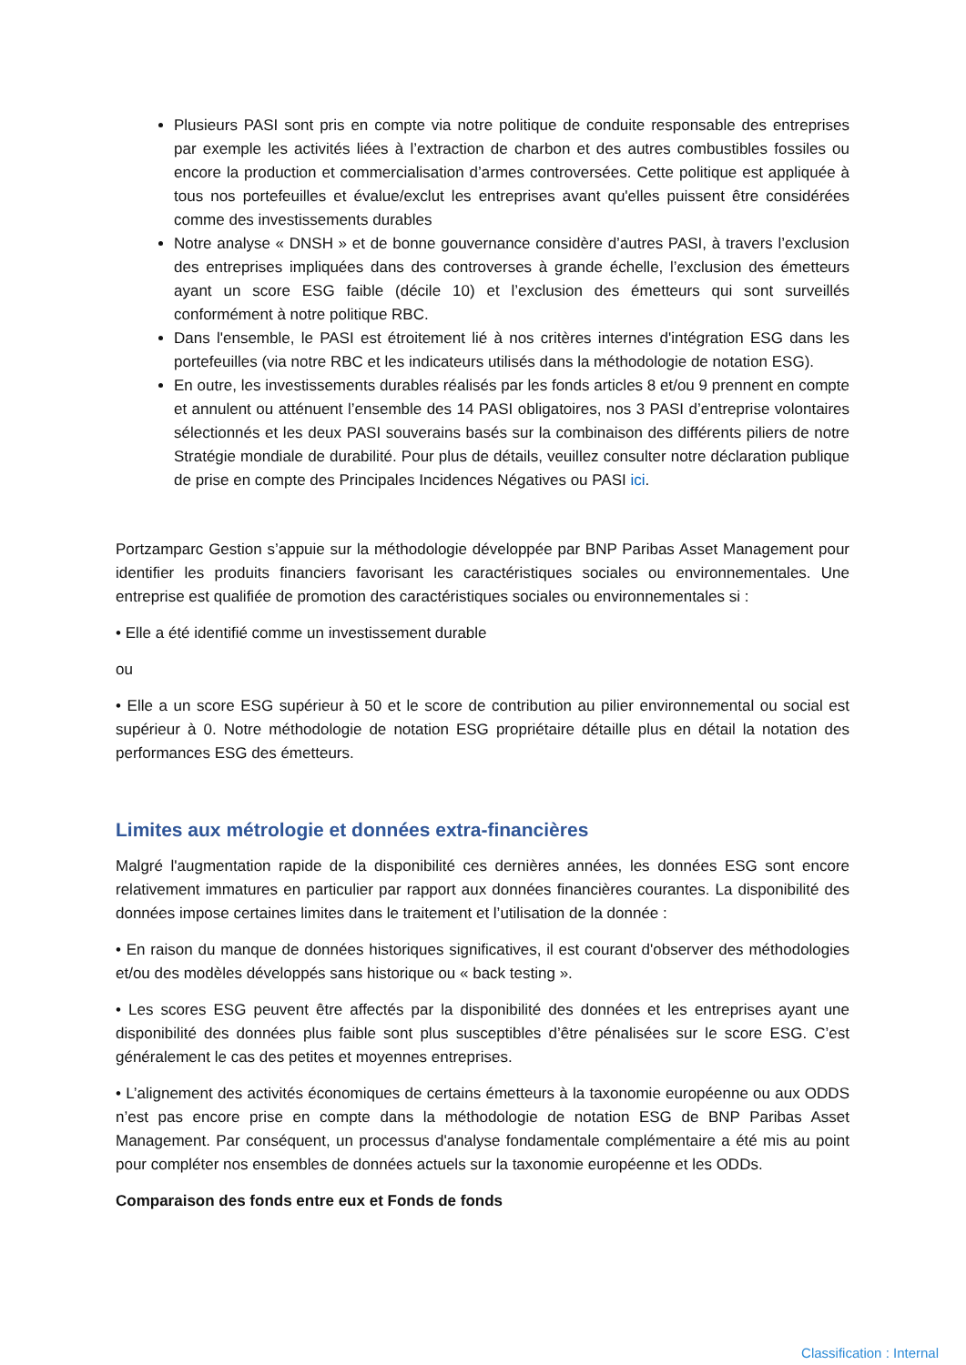Plusieurs PASI sont pris en compte via notre politique de conduite responsable des entreprises par exemple les activités liées à l’extraction de charbon et des autres combustibles fossiles ou encore la production et commercialisation d’armes controversées. Cette politique est appliquée à tous nos portefeuilles et évalue/exclut les entreprises avant qu'elles puissent être considérées comme des investissements durables
Notre analyse « DNSH » et de bonne gouvernance considère d’autres PASI, à travers l’exclusion des entreprises impliquées dans des controverses à grande échelle, l’exclusion des émetteurs ayant un score ESG faible (décile 10) et l’exclusion des émetteurs qui sont surveillés conformément à notre politique RBC.
Dans l'ensemble, le PASI est étroitement lié à nos critères internes d'intégration ESG dans les portefeuilles (via notre RBC et les indicateurs utilisés dans la méthodologie de notation ESG).
En outre, les investissements durables réalisés par les fonds articles 8 et/ou 9 prennent en compte et annulent ou atténuent l’ensemble des 14 PASI obligatoires, nos 3 PASI d’entreprise volontaires sélectionnés et les deux PASI souverains basés sur la combinaison des différents piliers de notre Stratégie mondiale de durabilité. Pour plus de détails, veuillez consulter notre déclaration publique de prise en compte des Principales Incidences Négatives ou PASI ici.
Portzamparc Gestion s’appuie sur la méthodologie développée par BNP Paribas Asset Management pour identifier les produits financiers favorisant les caractéristiques sociales ou environnementales. Une entreprise est qualifiée de promotion des caractéristiques sociales ou environnementales si :
• Elle a été identifié comme un investissement durable
ou
• Elle a un score ESG supérieur à 50 et le score de contribution au pilier environnemental ou social est supérieur à 0. Notre méthodologie de notation ESG propriétaire détaille plus en détail la notation des performances ESG des émetteurs.
Limites aux métrologie et données extra-financières
Malgré l'augmentation rapide de la disponibilité ces dernières années, les données ESG sont encore relativement immatures en particulier par rapport aux données financières courantes. La disponibilité des données impose certaines limites dans le traitement et l’utilisation de la donnée :
• En raison du manque de données historiques significatives, il est courant d'observer des méthodologies et/ou des modèles développés sans historique ou « back testing ».
• Les scores ESG peuvent être affectés par la disponibilité des données et les entreprises ayant une disponibilité des données plus faible sont plus susceptibles d’être pénalisées sur le score ESG. C’est généralement le cas des petites et moyennes entreprises.
• L’alignement des activités économiques de certains émetteurs à la taxonomie européenne ou aux ODDS n’est pas encore prise en compte dans la méthodologie de notation ESG de BNP Paribas Asset Management. Par conséquent, un processus d'analyse fondamentale complémentaire a été mis au point pour compléter nos ensembles de données actuels sur la taxonomie européenne et les ODDs.
Comparaison des fonds entre eux et Fonds de fonds
Classification : Internal